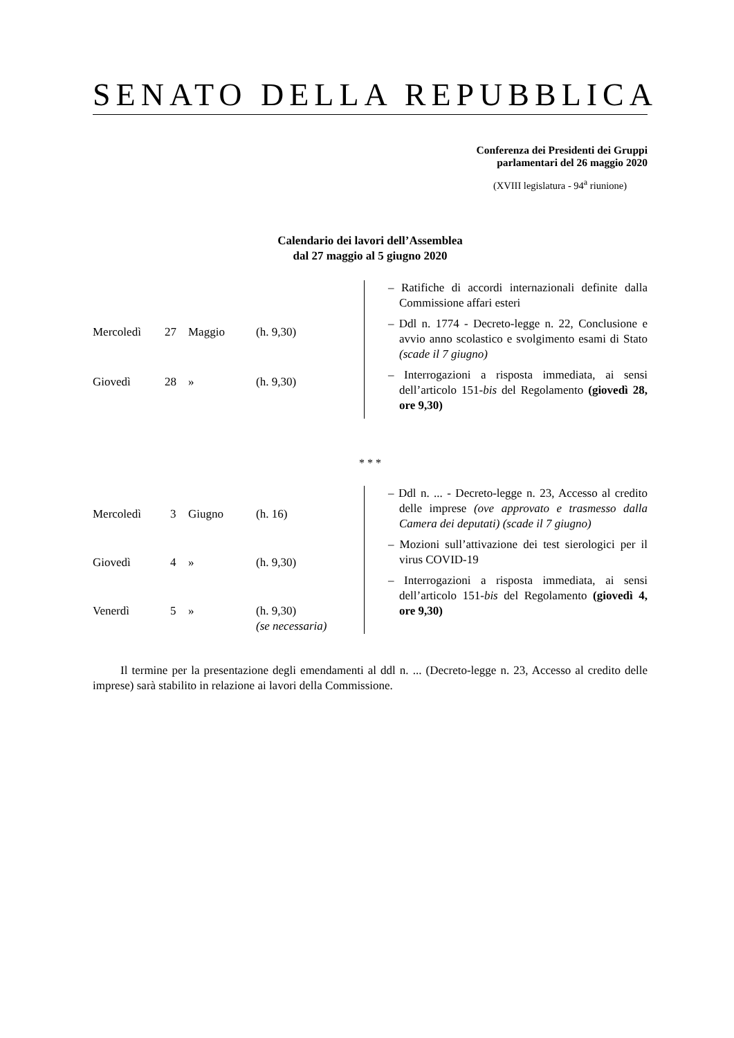SENATO DELLA REPUBBLICA
Conferenza dei Presidenti dei Gruppi
parlamentari del 26 maggio 2020
(XVIII legislatura - 94<sup>a</sup> riunione)
Calendario dei lavori dell’Assemblea
dal 27 maggio al 5 giugno 2020
| Mercoledì | 27 | Maggio | (h. 9,30) |
| Giovedì | 28 | » | (h. 9,30) |
– Ratifiche di accordi internazionali definite dalla Commissione affari esteri
– Ddl n. 1774 - Decreto-legge n. 22, Conclusione e avvio anno scolastico e svolgimento esami di Stato (scade il 7 giugno)
– Interrogazioni a risposta immediata, ai sensi dell’articolo 151-bis del Regolamento (giovedì 28, ore 9,30)
* * *
| Mercoledì | 3 | Giugno | (h. 16) |
| Giovedì | 4 | » | (h. 9,30) |
| Venerdì | 5 | » | (h. 9,30) (se necessaria) |
– Ddl n. ... - Decreto-legge n. 23, Accesso al credito delle imprese (ove approvato e trasmesso dalla Camera dei deputati) (scade il 7 giugno)
– Mozioni sull’attivazione dei test sierologici per il virus COVID-19
– Interrogazioni a risposta immediata, ai sensi dell’articolo 151-bis del Regolamento (giovedì 4, ore 9,30)
Il termine per la presentazione degli emendamenti al ddl n. ... (Decreto-legge n. 23, Accesso al credito delle imprese) sarà stabilito in relazione ai lavori della Commissione.